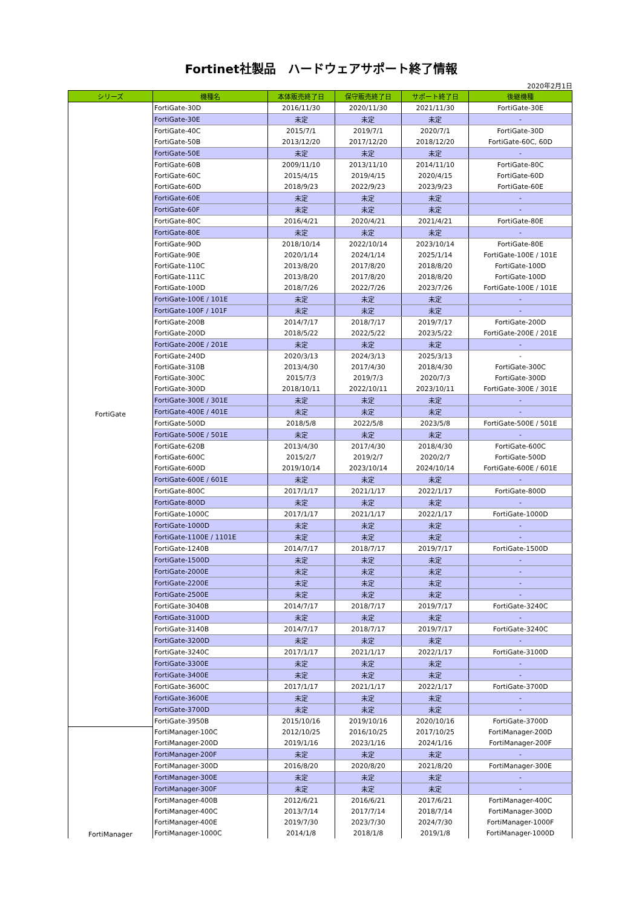Fortinet社製品　ハードウェアサポート終了情報
2020年2月1日
| シリーズ | 機種名 | 本体販売終了日 | 保守販売終了日 | サポート終了日 | 後継機種 |
| --- | --- | --- | --- | --- | --- |
| FortiGate | FortiGate-30D | 2016/11/30 | 2020/11/30 | 2021/11/30 | FortiGate-30E |
| | FortiGate-30E | 未定 | 未定 | 未定 | - |
| | FortiGate-40C | 2015/7/1 | 2019/7/1 | 2020/7/1 | FortiGate-30D |
| | FortiGate-50B | 2013/12/20 | 2017/12/20 | 2018/12/20 | FortiGate-60C, 60D |
| | FortiGate-50E | 未定 | 未定 | 未定 | - |
| | FortiGate-60B | 2009/11/10 | 2013/11/10 | 2014/11/10 | FortiGate-80C |
| | FortiGate-60C | 2015/4/15 | 2019/4/15 | 2020/4/15 | FortiGate-60D |
| | FortiGate-60D | 2018/9/23 | 2022/9/23 | 2023/9/23 | FortiGate-60E |
| | FortiGate-60E | 未定 | 未定 | 未定 | - |
| | FortiGate-60F | 未定 | 未定 | 未定 | - |
| | FortiGate-80C | 2016/4/21 | 2020/4/21 | 2021/4/21 | FortiGate-80E |
| | FortiGate-80E | 未定 | 未定 | 未定 | - |
| | FortiGate-90D | 2018/10/14 | 2022/10/14 | 2023/10/14 | FortiGate-80E |
| | FortiGate-90E | 2020/1/14 | 2024/1/14 | 2025/1/14 | FortiGate-100E / 101E |
| | FortiGate-110C | 2013/8/20 | 2017/8/20 | 2018/8/20 | FortiGate-100D |
| | FortiGate-111C | 2013/8/20 | 2017/8/20 | 2018/8/20 | FortiGate-100D |
| | FortiGate-100D | 2018/7/26 | 2022/7/26 | 2023/7/26 | FortiGate-100E / 101E |
| | FortiGate-100E / 101E | 未定 | 未定 | 未定 | - |
| | FortiGate-100F / 101F | 未定 | 未定 | 未定 | - |
| | FortiGate-200B | 2014/7/17 | 2018/7/17 | 2019/7/17 | FortiGate-200D |
| | FortiGate-200D | 2018/5/22 | 2022/5/22 | 2023/5/22 | FortiGate-200E / 201E |
| | FortiGate-200E / 201E | 未定 | 未定 | 未定 | - |
| | FortiGate-240D | 2020/3/13 | 2024/3/13 | 2025/3/13 | - |
| | FortiGate-310B | 2013/4/30 | 2017/4/30 | 2018/4/30 | FortiGate-300C |
| | FortiGate-300C | 2015/7/3 | 2019/7/3 | 2020/7/3 | FortiGate-300D |
| | FortiGate-300D | 2018/10/11 | 2022/10/11 | 2023/10/11 | FortiGate-300E / 301E |
| | FortiGate-300E / 301E | 未定 | 未定 | 未定 | - |
| | FortiGate-400E / 401E | 未定 | 未定 | 未定 | - |
| | FortiGate-500D | 2018/5/8 | 2022/5/8 | 2023/5/8 | FortiGate-500E / 501E |
| | FortiGate-500E / 501E | 未定 | 未定 | 未定 | - |
| | FortiGate-620B | 2013/4/30 | 2017/4/30 | 2018/4/30 | FortiGate-600C |
| | FortiGate-600C | 2015/2/7 | 2019/2/7 | 2020/2/7 | FortiGate-500D |
| | FortiGate-600D | 2019/10/14 | 2023/10/14 | 2024/10/14 | FortiGate-600E / 601E |
| | FortiGate-600E / 601E | 未定 | 未定 | 未定 | - |
| | FortiGate-800C | 2017/1/17 | 2021/1/17 | 2022/1/17 | FortiGate-800D |
| | FortiGate-800D | 未定 | 未定 | 未定 | - |
| | FortiGate-1000C | 2017/1/17 | 2021/1/17 | 2022/1/17 | FortiGate-1000D |
| | FortiGate-1000D | 未定 | 未定 | 未定 | - |
| | FortiGate-1100E / 1101E | 未定 | 未定 | 未定 | - |
| | FortiGate-1240B | 2014/7/17 | 2018/7/17 | 2019/7/17 | FortiGate-1500D |
| | FortiGate-1500D | 未定 | 未定 | 未定 | - |
| | FortiGate-2000E | 未定 | 未定 | 未定 | - |
| | FortiGate-2200E | 未定 | 未定 | 未定 | - |
| | FortiGate-2500E | 未定 | 未定 | 未定 | - |
| | FortiGate-3040B | 2014/7/17 | 2018/7/17 | 2019/7/17 | FortiGate-3240C |
| | FortiGate-3100D | 未定 | 未定 | 未定 | - |
| | FortiGate-3140B | 2014/7/17 | 2018/7/17 | 2019/7/17 | FortiGate-3240C |
| | FortiGate-3200D | 未定 | 未定 | 未定 | - |
| | FortiGate-3240C | 2017/1/17 | 2021/1/17 | 2022/1/17 | FortiGate-3100D |
| | FortiGate-3300E | 未定 | 未定 | 未定 | - |
| | FortiGate-3400E | 未定 | 未定 | 未定 | - |
| | FortiGate-3600C | 2017/1/17 | 2021/1/17 | 2022/1/17 | FortiGate-3700D |
| | FortiGate-3600E | 未定 | 未定 | 未定 | - |
| | FortiGate-3700D | 未定 | 未定 | 未定 | - |
| | FortiGate-3950B | 2015/10/16 | 2019/10/16 | 2020/10/16 | FortiGate-3700D |
| FortiManager | FortiManager-100C | 2012/10/25 | 2016/10/25 | 2017/10/25 | FortiManager-200D |
| | FortiManager-200D | 2019/1/16 | 2023/1/16 | 2024/1/16 | FortiManager-200F |
| | FortiManager-200F | 未定 | 未定 | 未定 | - |
| | FortiManager-300D | 2016/8/20 | 2020/8/20 | 2021/8/20 | FortiManager-300E |
| | FortiManager-300E | 未定 | 未定 | 未定 | - |
| | FortiManager-300F | 未定 | 未定 | 未定 | - |
| | FortiManager-400B | 2012/6/21 | 2016/6/21 | 2017/6/21 | FortiManager-400C |
| | FortiManager-400C | 2013/7/14 | 2017/7/14 | 2018/7/14 | FortiManager-300D |
| | FortiManager-400E | 2019/7/30 | 2023/7/30 | 2024/7/30 | FortiManager-1000F |
| | FortiManager-1000C | 2014/1/8 | 2018/1/8 | 2019/1/8 | FortiManager-1000D |